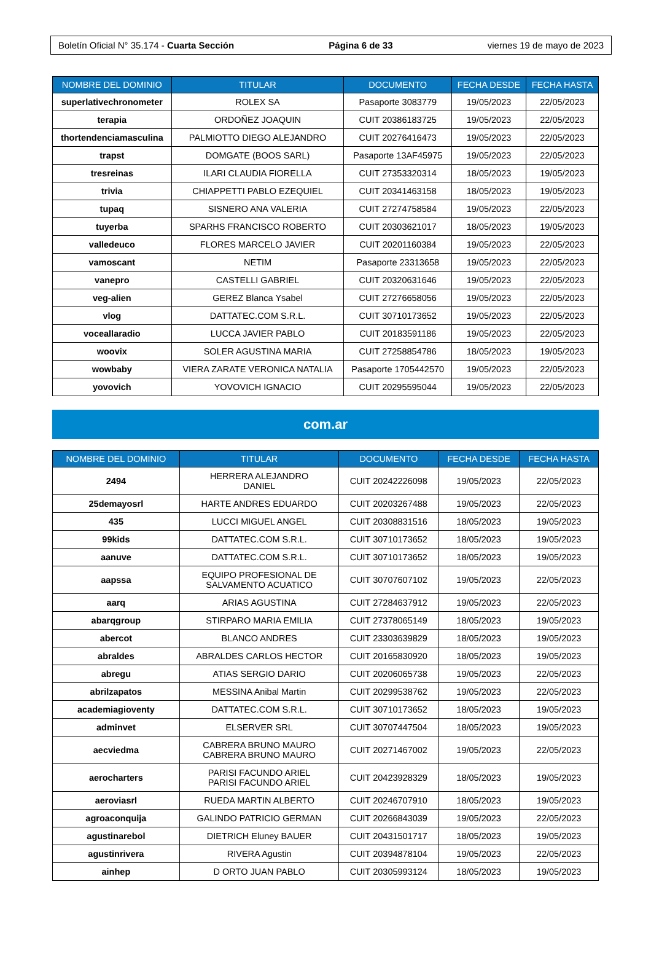Boletín Oficial N° 35.174 - Cuarta Sección Página 6 de 33 viernes 19 de mayo de 2023
| NOMBRE DEL DOMINIO | TITULAR | DOCUMENTO | FECHA DESDE | FECHA HASTA |
| --- | --- | --- | --- | --- |
| superlativechronometer | ROLEX SA | Pasaporte 3083779 | 19/05/2023 | 22/05/2023 |
| terapia | ORDOÑEZ JOAQUIN | CUIT 20386183725 | 19/05/2023 | 22/05/2023 |
| thortendenciamasculina | PALMIOTTO DIEGO ALEJANDRO | CUIT 20276416473 | 19/05/2023 | 22/05/2023 |
| trapst | DOMGATE (BOOS SARL) | Pasaporte 13AF45975 | 19/05/2023 | 22/05/2023 |
| tresreinas | ILARI CLAUDIA FIORELLA | CUIT 27353320314 | 18/05/2023 | 19/05/2023 |
| trivia | CHIAPPETTI PABLO EZEQUIEL | CUIT 20341463158 | 18/05/2023 | 19/05/2023 |
| tupaq | SISNERO ANA VALERIA | CUIT 27274758584 | 19/05/2023 | 22/05/2023 |
| tuyerba | SPARHS FRANCISCO ROBERTO | CUIT 20303621017 | 18/05/2023 | 19/05/2023 |
| valledeuco | FLORES MARCELO JAVIER | CUIT 20201160384 | 19/05/2023 | 22/05/2023 |
| vamoscant | NETIM | Pasaporte 23313658 | 19/05/2023 | 22/05/2023 |
| vanepro | CASTELLI GABRIEL | CUIT 20320631646 | 19/05/2023 | 22/05/2023 |
| veg-alien | GEREZ Blanca Ysabel | CUIT 27276658056 | 19/05/2023 | 22/05/2023 |
| vlog | DATTATEC.COM S.R.L. | CUIT 30710173652 | 19/05/2023 | 22/05/2023 |
| voceallaradio | LUCCA JAVIER PABLO | CUIT 20183591186 | 19/05/2023 | 22/05/2023 |
| woovix | SOLER AGUSTINA MARIA | CUIT 27258854786 | 18/05/2023 | 19/05/2023 |
| wowbaby | VIERA ZARATE VERONICA NATALIA | Pasaporte 1705442570 | 19/05/2023 | 22/05/2023 |
| yovovich | YOVOVICH IGNACIO | CUIT 20295595044 | 19/05/2023 | 22/05/2023 |
com.ar
| NOMBRE DEL DOMINIO | TITULAR | DOCUMENTO | FECHA DESDE | FECHA HASTA |
| --- | --- | --- | --- | --- |
| 2494 | HERRERA ALEJANDRO DANIEL | CUIT 20242226098 | 19/05/2023 | 22/05/2023 |
| 25demayosrl | HARTE ANDRES EDUARDO | CUIT 20203267488 | 19/05/2023 | 22/05/2023 |
| 435 | LUCCI MIGUEL ANGEL | CUIT 20308831516 | 18/05/2023 | 19/05/2023 |
| 99kids | DATTATEC.COM S.R.L. | CUIT 30710173652 | 18/05/2023 | 19/05/2023 |
| aanuve | DATTATEC.COM S.R.L. | CUIT 30710173652 | 18/05/2023 | 19/05/2023 |
| aapssa | EQUIPO PROFESIONAL DE SALVAMENTO ACUATICO | CUIT 30707607102 | 19/05/2023 | 22/05/2023 |
| aarq | ARIAS AGUSTINA | CUIT 27284637912 | 19/05/2023 | 22/05/2023 |
| abarqgroup | STIRPARO MARIA EMILIA | CUIT 27378065149 | 18/05/2023 | 19/05/2023 |
| abercot | BLANCO ANDRES | CUIT 23303639829 | 18/05/2023 | 19/05/2023 |
| abraldes | ABRALDES CARLOS HECTOR | CUIT 20165830920 | 18/05/2023 | 19/05/2023 |
| abregu | ATIAS SERGIO DARIO | CUIT 20206065738 | 19/05/2023 | 22/05/2023 |
| abrilzapatos | MESSINA Anibal Martin | CUIT 20299538762 | 19/05/2023 | 22/05/2023 |
| academiagioventy | DATTATEC.COM S.R.L. | CUIT 30710173652 | 18/05/2023 | 19/05/2023 |
| adminvet | ELSERVER SRL | CUIT 30707447504 | 18/05/2023 | 19/05/2023 |
| aecviedma | CABRERA BRUNO MAURO CABRERA BRUNO MAURO | CUIT 20271467002 | 19/05/2023 | 22/05/2023 |
| aerocharters | PARISI FACUNDO ARIEL PARISI FACUNDO ARIEL | CUIT 20423928329 | 18/05/2023 | 19/05/2023 |
| aeroviasrl | RUEDA MARTIN ALBERTO | CUIT 20246707910 | 18/05/2023 | 19/05/2023 |
| agroaconquija | GALINDO PATRICIO GERMAN | CUIT 20266843039 | 19/05/2023 | 22/05/2023 |
| agustinarebol | DIETRICH Eluney BAUER | CUIT 20431501717 | 18/05/2023 | 19/05/2023 |
| agustinrivera | RIVERA Agustin | CUIT 20394878104 | 19/05/2023 | 22/05/2023 |
| ainhep | D ORTO JUAN PABLO | CUIT 20305993124 | 18/05/2023 | 19/05/2023 |